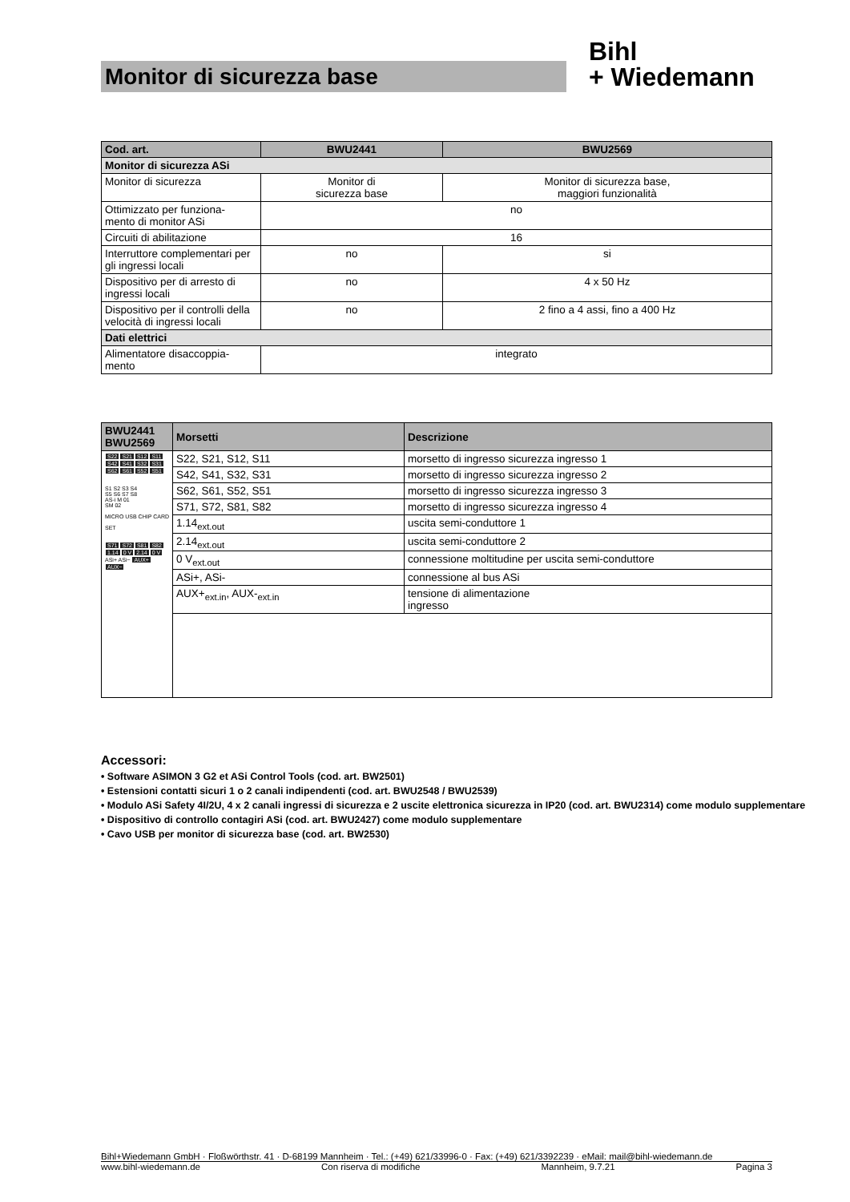Monitor di sicurezza base
Bihl
+ Wiedemann
| Cod. art. | BWU2441 | BWU2569 |
| --- | --- | --- |
| Monitor di sicurezza ASi | | |
| Monitor di sicurezza | Monitor di sicurezza base | Monitor di sicurezza base, maggiori funzionalità |
| Ottimizzato per funziona- mento di monitor ASi | no | |
| Circuiti di abilitazione | 16 | |
| Interruttore complementari per gli ingressi locali | no | si |
| Dispositivo per di arresto di ingressi locali | no | 4 x 50 Hz |
| Dispositivo per il controlli della velocità di ingressi locali | no | 2 fino a 4 assi, fino a 400 Hz |
| Dati elettrici | | |
| Alimentatore disaccoppia- mento | integrato | |
| BWU2441 BWU2569 | Morsetti | Descrizione |
| --- | --- | --- |
| S22 S21 S12 S11 S42 S41 S32 S31 S62 S61 S52 S51 S1 S2 S3 S4 S5 S6 S7 S8 AS-i M 01 SM 02 MICRO USB CHIP CARD SET S71 S72 S81 S82 1.14 0 V 2.14 0 V ASi+ ASi− AUX+ AUX− | S22, S21, S12, S11 | morsetto di ingresso sicurezza ingresso 1 |
| | S42, S41, S32, S31 | morsetto di ingresso sicurezza ingresso 2 |
| | S62, S61, S52, S51 | morsetto di ingresso sicurezza ingresso 3 |
| | S71, S72, S81, S82 | morsetto di ingresso sicurezza ingresso 4 |
| | 1.14<sub>ext.out</sub> | uscita semi-conduttore 1 |
| | 2.14<sub>ext.out</sub> | uscita semi-conduttore 2 |
| | 0 V<sub>ext.out</sub> | connessione moltitudine per uscita semi-conduttore |
| | ASi+, ASi- | connessione al bus ASi |
| | AUX+<sub>ext.in</sub>, AUX-<sub>ext.in</sub> | tensione di alimentazione ingresso |
Accessori:
• Software ASIMON 3 G2 et ASi Control Tools (cod. art. BW2501)
• Estensioni contatti sicuri 1 o 2 canali indipendenti (cod. art. BWU2548 / BWU2539)
• Modulo ASi Safety 4I/2U, 4 x 2 canali ingressi di sicurezza e 2 uscite elettronica sicurezza in IP20 (cod. art. BWU2314) come modulo supplementare
• Dispositivo di controllo contagiri ASi (cod. art. BWU2427) come modulo supplementare
• Cavo USB per monitor di sicurezza base (cod. art. BW2530)
Bihl+Wiedemann GmbH · Floßwörthstr. 41 · D-68199 Mannheim · Tel.: (+49) 621/33996-0 · Fax: (+49) 621/3392239 · eMail: mail@bihl-wiedemann.de
www.bihl-wiedemann.de Con riserva di modifiche Mannheim, 9.7.21 Pagina 3